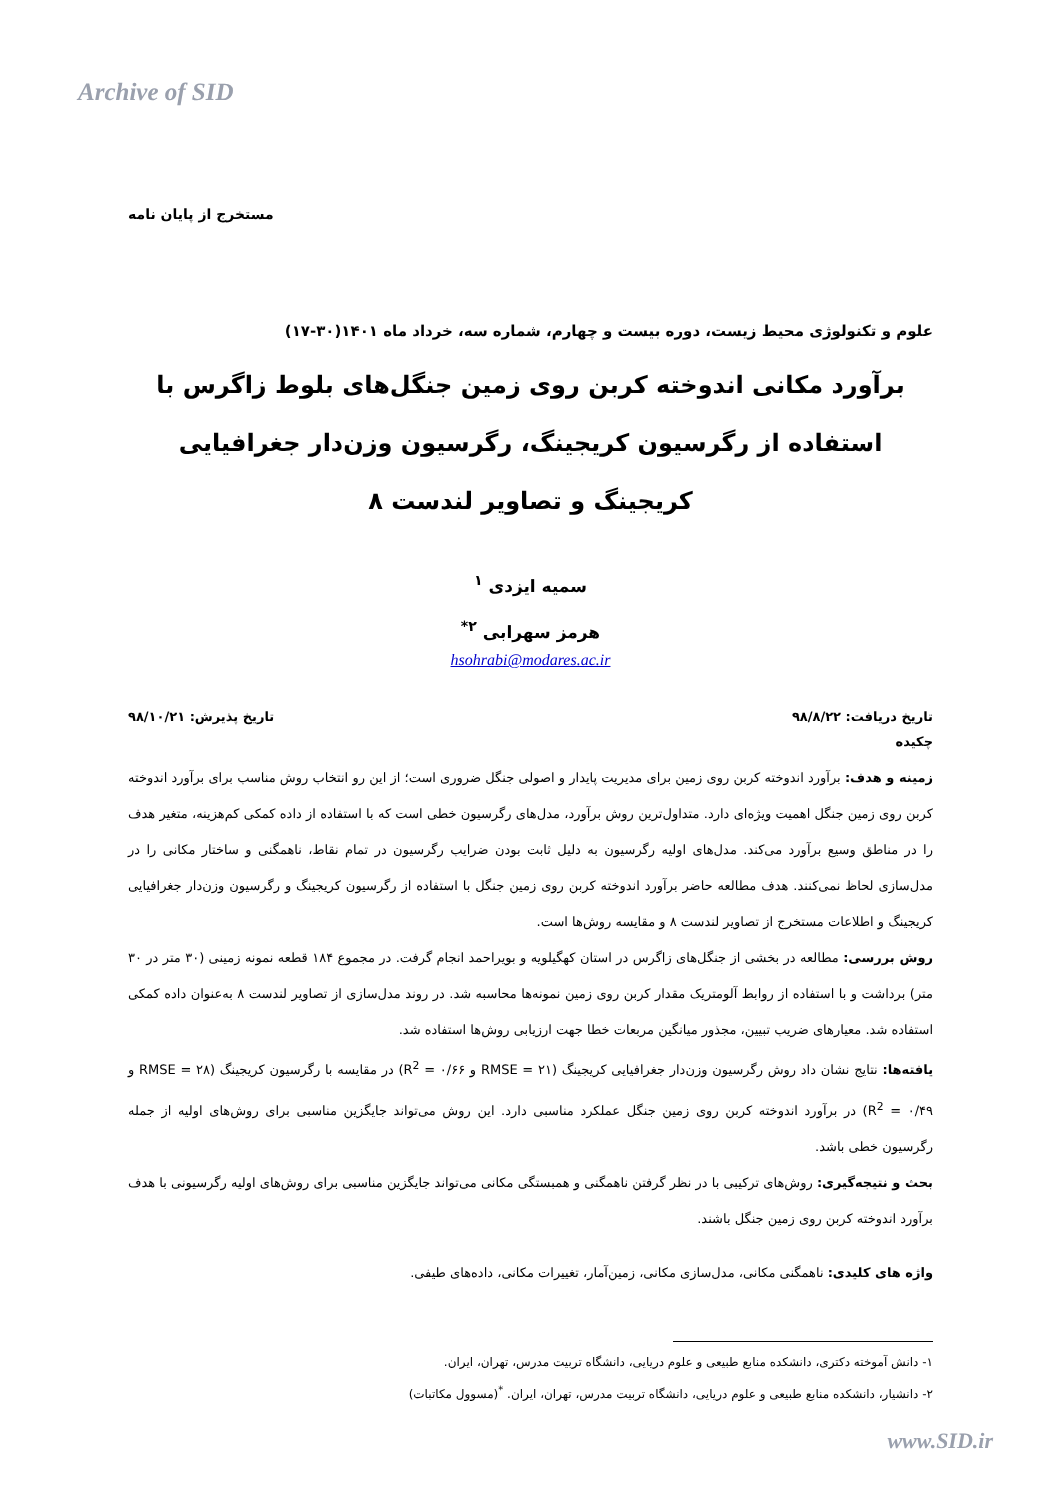Archive of SID
مستخرج از پایان نامه
علوم و تکنولوژی محیط زیست، دوره بیست و چهارم، شماره سه، خرداد ماه ۱۴۰۱(۳۰-۱۷)
برآورد مکانی اندوخته کربن روی زمین جنگل‌های بلوط زاگرس با استفاده از رگرسیون کریجینگ، رگرسیون وزن‌دار جغرافیایی کریجینگ و تصاویر لندست ۸
سمیه ایزدی <sup>۱</sup>
هرمز سهرابی <sup>۲*</sup>
hsohrabi@modares.ac.ir
تاریخ دریافت: ۹۸/۸/۲۲ تاریخ پذیرش: ۹۸/۱۰/۲۱
چکیده
زمینه و هدف: برآورد اندوخته کربن روی زمین برای مدیریت پایدار و اصولی جنگل ضروری است؛ از این رو انتخاب روش مناسب برای برآورد اندوخته کربن روی زمین جنگل اهمیت ویژه‌ای دارد. متداول‌ترین روش برآورد، مدل‌های رگرسیون خطی است که با استفاده از داده کمکی کم‌هزینه، متغیر هدف را در مناطق وسیع برآورد می‌کند. مدل‌های اولیه رگرسیون به دلیل ثابت بودن ضرایب رگرسیون در تمام نقاط، ناهمگنی و ساختار مکانی را در مدل‌سازی لحاظ نمی‌کنند. هدف مطالعه حاضر برآورد اندوخته کربن روی زمین جنگل با استفاده از رگرسیون کریجینگ و رگرسیون وزن‌دار جغرافیایی کریجینگ و اطلاعات مستخرج از تصاویر لندست ۸ و مقایسه روش‌ها است.
روش بررسی: مطالعه در بخشی از جنگل‌های زاگرس در استان کهگیلویه و بویراحمد انجام گرفت. در مجموع ۱۸۴ قطعه نمونه زمینی (۳۰ متر در ۳۰ متر) برداشت و با استفاده از روابط آلومتریک مقدار کربن روی زمین نمونه‌ها محاسبه شد. در روند مدل‌سازی از تصاویر لندست ۸ به‌عنوان داده کمکی استفاده شد. معیارهای ضریب تبیین، مجذور میانگین مربعات خطا جهت ارزیابی روش‌ها استفاده شد.
یافته‌ها: نتایج نشان داد روش رگرسیون وزن‌دار جغرافیایی کریجینگ (RMSE = ۲۱ و R<sup>2</sup> = ۰/۶۶) در مقایسه با رگرسیون کریجینگ (RMSE = ۲۸ و R<sup>2</sup> = ۰/۴۹) در برآورد اندوخته کربن روی زمین جنگل عملکرد مناسبی دارد. این روش می‌تواند جایگزین مناسبی برای روش‌های اولیه از جمله رگرسیون خطی باشد.
بحث و نتیجه‌گیری: روش‌های ترکیبی با در نظر گرفتن ناهمگنی و همبستگی مکانی می‌تواند جایگزین مناسبی برای روش‌های اولیه رگرسیونی با هدف برآورد اندوخته کربن روی زمین جنگل باشند.
واژه های کلیدی: ناهمگنی مکانی، مدل‌سازی مکانی، زمین‌آمار، تغییرات مکانی، داده‌های طیفی.
۱- دانش آموخته دکتری، دانشکده منابع طبیعی و علوم دریایی، دانشگاه تربیت مدرس، تهران، ایران.
۲- دانشیار، دانشکده منابع طبیعی و علوم دریایی، دانشگاه تربیت مدرس، تهران، ایران. <sup>*</sup>(مسوول مکاتبات)
www.SID.ir